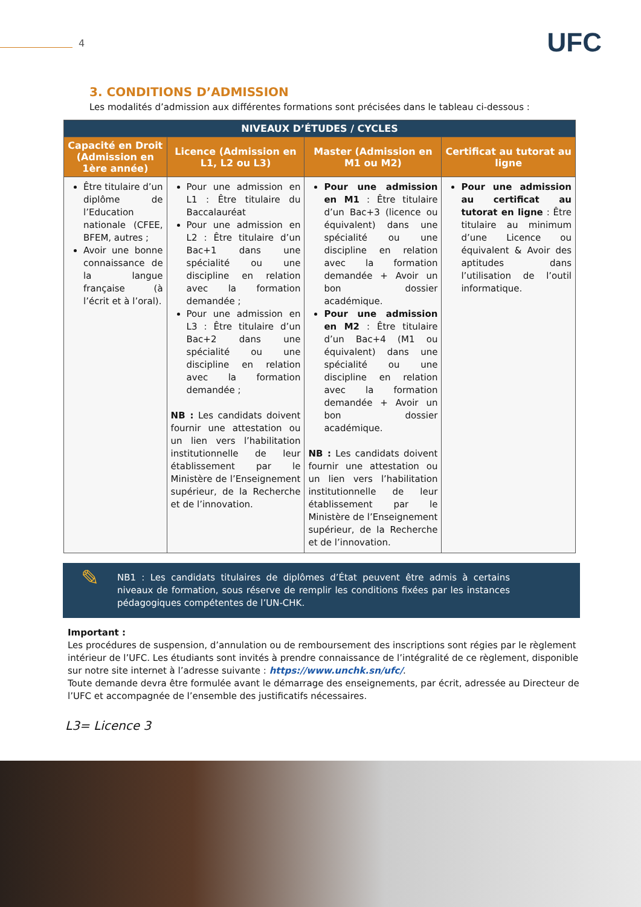4 UFC
3. CONDITIONS D’ADMISSION
Les modalités d’admission aux différentes formations sont précisées dans le tableau ci-dessous :
| NIVEAUX D’ÉTUDES / CYCLES | | | |
| --- | --- | --- | --- |
| Capacité en Droit (Admission en 1ère année) | Licence (Admission en L1, L2 ou L3) | Master (Admission en M1 ou M2) | Certificat au tutorat au ligne |
| Être titulaire d’un diplôme de l’Education nationale (CFEE, BFEM, autres ; Avoir une bonne connaissance de la langue française (à l’écrit et à l’oral). | Pour une admission en L1 : Être titulaire du Baccalauréat Pour une admission en L2 : Être titulaire d’un Bac+1 dans une spécialité ou une discipline en relation avec la formation demandée ; Pour une admission en L3 : Être titulaire d’un Bac+2 dans une spécialité ou une discipline en relation avec la formation demandée ; NB : Les candidats doivent fournir une attestation ou un lien vers l’habilitation institutionnelle de leur établissement par le Ministère de l’Enseignement supérieur, de la Recherche et de l’innovation. | Pour une admission en M1 : Être titulaire d’un Bac+3 (licence ou équivalent) dans une spécialité ou une discipline en relation avec la formation demandée + Avoir un bon dossier académique. Pour une admission en M2 : Être titulaire d’un Bac+4 (M1 ou équivalent) dans une spécialité ou une discipline en relation avec la formation demandée + Avoir un bon dossier académique. NB : Les candidats doivent fournir une attestation ou un lien vers l’habilitation institutionnelle de leur établissement par le Ministère de l’Enseignement supérieur, de la Recherche et de l’innovation. | Pour une admission au certificat au tutorat en ligne : Être titulaire au minimum d’une Licence ou équivalent & Avoir des aptitudes dans l’utilisation de l’outil informatique. |
✎
NB1 : Les candidats titulaires de diplômes d’État peuvent être admis à certains niveaux de formation, sous réserve de remplir les conditions fixées par les instances pédagogiques compétentes de l’UN-CHK.
Important :
Les procédures de suspension, d’annulation ou de remboursement des inscriptions sont régies par le règlement intérieur de l’UFC. Les étudiants sont invités à prendre connaissance de l’intégralité de ce règlement, disponible sur notre site internet à l’adresse suivante : https://www.unchk.sn/ufc/.
Toute demande devra être formulée avant le démarrage des enseignements, par écrit, adressée au Directeur de l’UFC et accompagnée de l’ensemble des justificatifs nécessaires.
L3= Licence 3